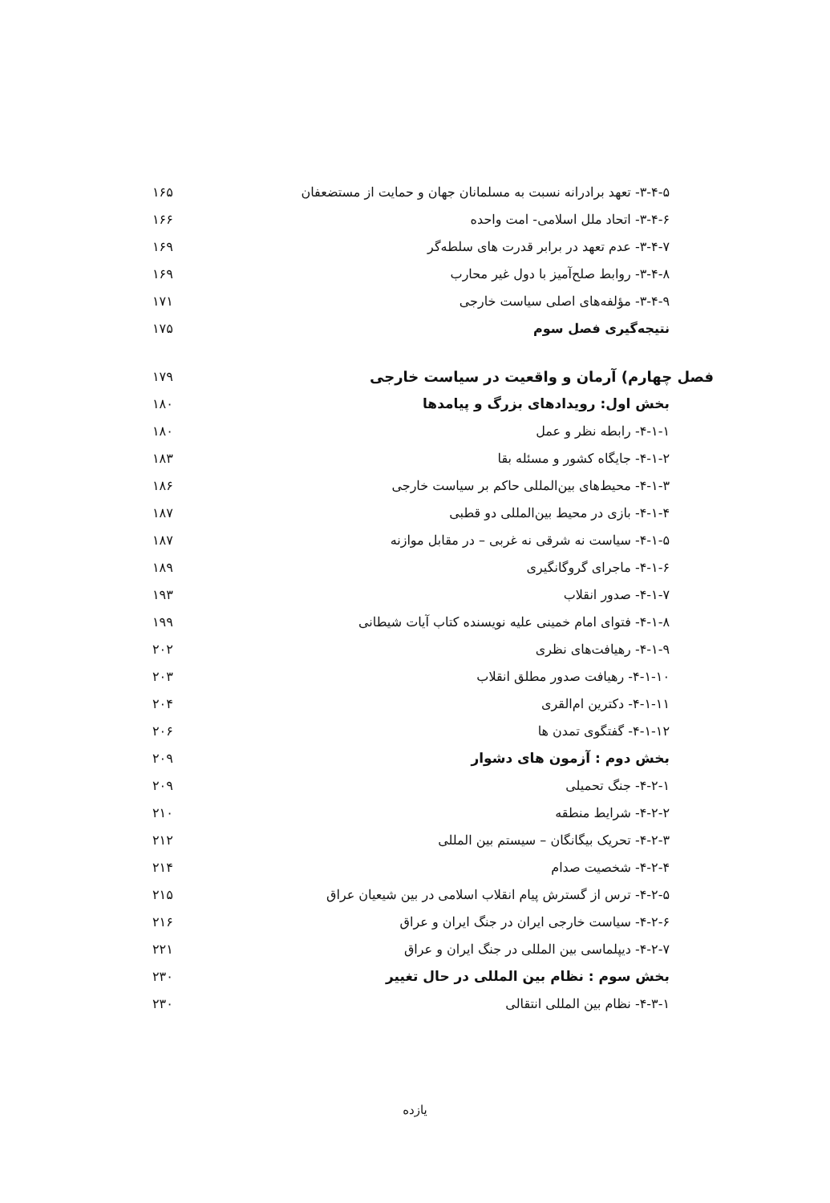۳-۴-۵- تعهد برادرانه نسبت به مسلمانان جهان و حمایت از مستضعفان ۱۶۵
۳-۴-۶- اتحاد ملل اسلامی- امت واحده ۱۶۶
۳-۴-۷- عدم تعهد در برابر قدرت های سلطه‌گر ۱۶۹
۳-۴-۸- روابط صلح‌آمیز با دول غیر محارب ۱۶۹
۳-۴-۹- مؤلفه‌های اصلی سیاست خارجی ۱۷۱
نتیجه‌گیری فصل سوم ۱۷۵
فصل چهارم) آرمان و واقعیت در سیاست خارجی ۱۷۹
بخش اول: رویدادهای بزرگ و پیامدها ۱۸۰
۴-۱-۱- رابطه نظر و عمل ۱۸۰
۴-۱-۲- جایگاه کشور و مسئله بقا ۱۸۳
۴-۱-۳- محیط‌های بین‌المللی حاکم بر سیاست خارجی ۱۸۶
۴-۱-۴- بازی در محیط بین‌المللی دو قطبی ۱۸۷
۴-۱-۵- سیاست نه شرقی نه غربی – در مقابل موازنه ۱۸۷
۴-۱-۶- ماجرای گروگانگیری ۱۸۹
۴-۱-۷- صدور انقلاب ۱۹۳
۴-۱-۸- فتوای امام خمینی علیه نویسنده کتاب آیات شیطانی ۱۹۹
۴-۱-۹- رهیافت‌های نظری ۲۰۲
۴-۱-۱۰- رهیافت صدور مطلق انقلاب ۲۰۳
۴-۱-۱۱- دکترین ام‌القری ۲۰۴
۴-۱-۱۲- گفتگوی تمدن ها ۲۰۶
بخش دوم : آزمون های دشوار ۲۰۹
۴-۲-۱- جنگ تحمیلی ۲۰۹
۴-۲-۲- شرایط منطقه ۲۱۰
۴-۲-۳- تحریک بیگانگان – سیستم بین المللی ۲۱۲
۴-۲-۴- شخصیت صدام ۲۱۴
۴-۲-۵- ترس از گسترش پیام انقلاب اسلامی در بین شیعیان عراق ۲۱۵
۴-۲-۶- سیاست خارجی ایران در جنگ ایران و عراق ۲۱۶
۴-۲-۷- دیپلماسی بین المللی در جنگ ایران و عراق ۲۲۱
بخش سوم : نظام بین المللی در حال تغییر ۲۳۰
۴-۳-۱- نظام بین المللی انتقالی ۲۳۰
یازده